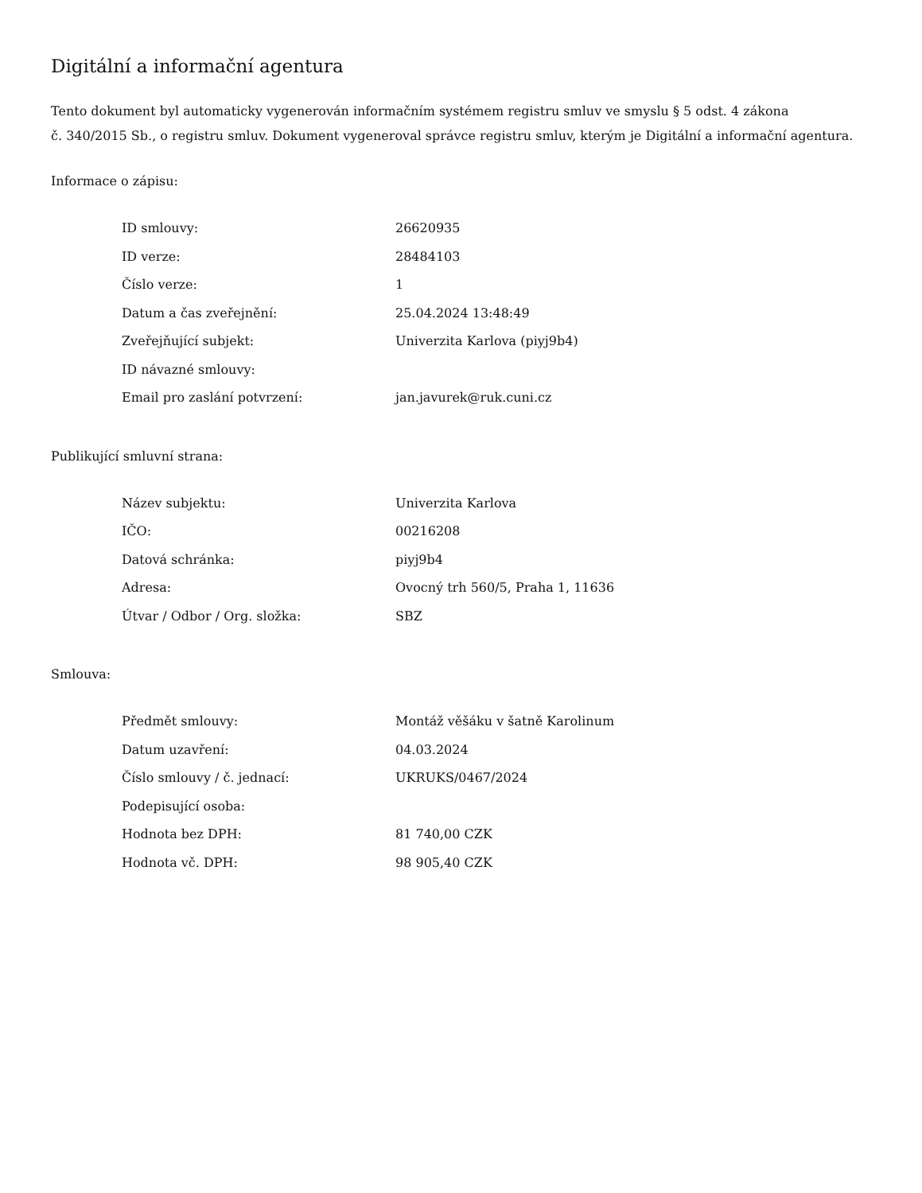Digitální a informační agentura
Tento dokument byl automaticky vygenerován informačním systémem registru smluv ve smyslu § 5 odst. 4 zákona
č. 340/2015 Sb., o registru smluv. Dokument vygeneroval správce registru smluv, kterým je Digitální a informační agentura.
Informace o zápisu:
| ID smlouvy: | 26620935 |
| ID verze: | 28484103 |
| Číslo verze: | 1 |
| Datum a čas zveřejnění: | 25.04.2024 13:48:49 |
| Zveřejňující subjekt: | Univerzita Karlova (piyj9b4) |
| ID návazné smlouvy: | |
| Email pro zaslání potvrzení: | jan.javurek@ruk.cuni.cz |
Publikující smluvní strana:
| Název subjektu: | Univerzita Karlova |
| IČO: | 00216208 |
| Datová schránka: | piyj9b4 |
| Adresa: | Ovocný trh 560/5, Praha 1, 11636 |
| Útvar / Odbor / Org. složka: | SBZ |
Smlouva:
| Předmět smlouvy: | Montáž věšáku v šatně Karolinum |
| Datum uzavření: | 04.03.2024 |
| Číslo smlouvy / č. jednací: | UKRUKS/0467/2024 |
| Podepisující osoba: | |
| Hodnota bez DPH: | 81 740,00 CZK |
| Hodnota vč. DPH: | 98 905,40 CZK |